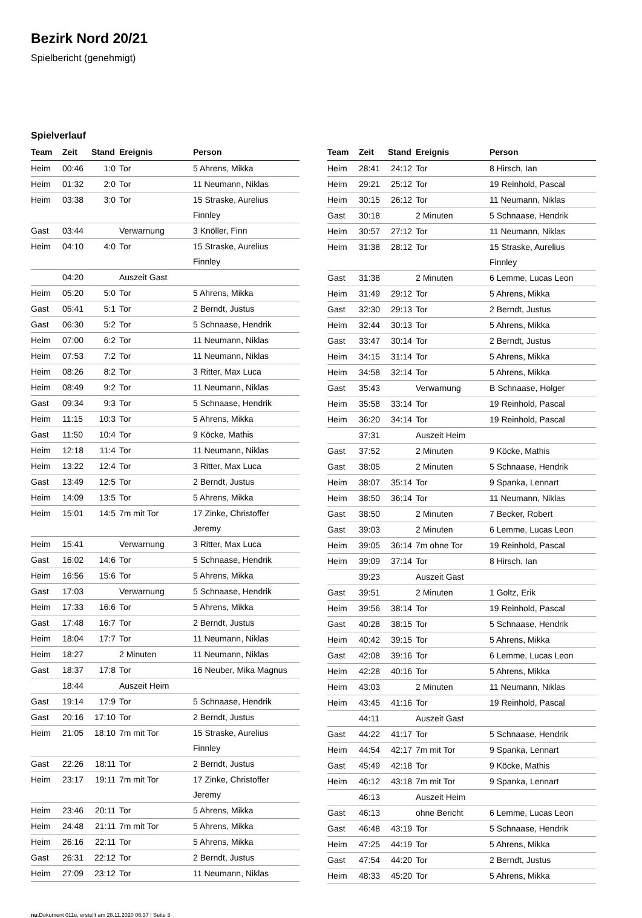Bezirk Nord 20/21
Spielbericht (genehmigt)
Spielverlauf
| Team | Zeit | Stand | Ereignis | Person |
| --- | --- | --- | --- | --- |
| Heim | 00:46 | 1:0 | Tor | 5 Ahrens, Mikka |
| Heim | 01:32 | 2:0 | Tor | 11 Neumann, Niklas |
| Heim | 03:38 | 3:0 | Tor | 15 Straske, Aurelius Finnley |
| Gast | 03:44 | | Verwarnung | 3 Knöller, Finn |
| Heim | 04:10 | 4:0 | Tor | 15 Straske, Aurelius Finnley |
| | 04:20 | | Auszeit Gast | |
| Heim | 05:20 | 5:0 | Tor | 5 Ahrens, Mikka |
| Gast | 05:41 | 5:1 | Tor | 2 Berndt, Justus |
| Gast | 06:30 | 5:2 | Tor | 5 Schnaase, Hendrik |
| Heim | 07:00 | 6:2 | Tor | 11 Neumann, Niklas |
| Heim | 07:53 | 7:2 | Tor | 11 Neumann, Niklas |
| Heim | 08:26 | 8:2 | Tor | 3 Ritter, Max Luca |
| Heim | 08:49 | 9:2 | Tor | 11 Neumann, Niklas |
| Gast | 09:34 | 9:3 | Tor | 5 Schnaase, Hendrik |
| Heim | 11:15 | 10:3 | Tor | 5 Ahrens, Mikka |
| Gast | 11:50 | 10:4 | Tor | 9 Köcke, Mathis |
| Heim | 12:18 | 11:4 | Tor | 11 Neumann, Niklas |
| Heim | 13:22 | 12:4 | Tor | 3 Ritter, Max Luca |
| Gast | 13:49 | 12:5 | Tor | 2 Berndt, Justus |
| Heim | 14:09 | 13:5 | Tor | 5 Ahrens, Mikka |
| Heim | 15:01 | 14:5 | 7m mit Tor | 17 Zinke, Christoffer Jeremy |
| Heim | 15:41 | | Verwarnung | 3 Ritter, Max Luca |
| Gast | 16:02 | 14:6 | Tor | 5 Schnaase, Hendrik |
| Heim | 16:56 | 15:6 | Tor | 5 Ahrens, Mikka |
| Gast | 17:03 | | Verwarnung | 5 Schnaase, Hendrik |
| Heim | 17:33 | 16:6 | Tor | 5 Ahrens, Mikka |
| Gast | 17:48 | 16:7 | Tor | 2 Berndt, Justus |
| Heim | 18:04 | 17:7 | Tor | 11 Neumann, Niklas |
| Heim | 18:27 | | 2 Minuten | 11 Neumann, Niklas |
| Gast | 18:37 | 17:8 | Tor | 16 Neuber, Mika Magnus |
| | 18:44 | | Auszeit Heim | |
| Gast | 19:14 | 17:9 | Tor | 5 Schnaase, Hendrik |
| Gast | 20:16 | 17:10 | Tor | 2 Berndt, Justus |
| Heim | 21:05 | 18:10 | 7m mit Tor | 15 Straske, Aurelius Finnley |
| Gast | 22:26 | 18:11 | Tor | 2 Berndt, Justus |
| Heim | 23:17 | 19:11 | 7m mit Tor | 17 Zinke, Christoffer Jeremy |
| Heim | 23:46 | 20:11 | Tor | 5 Ahrens, Mikka |
| Heim | 24:48 | 21:11 | 7m mit Tor | 5 Ahrens, Mikka |
| Heim | 26:16 | 22:11 | Tor | 5 Ahrens, Mikka |
| Gast | 26:31 | 22:12 | Tor | 2 Berndt, Justus |
| Heim | 27:09 | 23:12 | Tor | 11 Neumann, Niklas |
| Team | Zeit | Stand | Ereignis | Person |
| --- | --- | --- | --- | --- |
| Heim | 28:41 | 24:12 | Tor | 8 Hirsch, Ian |
| Heim | 29:21 | 25:12 | Tor | 19 Reinhold, Pascal |
| Heim | 30:15 | 26:12 | Tor | 11 Neumann, Niklas |
| Gast | 30:18 | | 2 Minuten | 5 Schnaase, Hendrik |
| Heim | 30:57 | 27:12 | Tor | 11 Neumann, Niklas |
| Heim | 31:38 | 28:12 | Tor | 15 Straske, Aurelius Finnley |
| Gast | 31:38 | | 2 Minuten | 6 Lemme, Lucas Leon |
| Heim | 31:49 | 29:12 | Tor | 5 Ahrens, Mikka |
| Gast | 32:30 | 29:13 | Tor | 2 Berndt, Justus |
| Heim | 32:44 | 30:13 | Tor | 5 Ahrens, Mikka |
| Gast | 33:47 | 30:14 | Tor | 2 Berndt, Justus |
| Heim | 34:15 | 31:14 | Tor | 5 Ahrens, Mikka |
| Heim | 34:58 | 32:14 | Tor | 5 Ahrens, Mikka |
| Gast | 35:43 | | Verwarnung | B Schnaase, Holger |
| Heim | 35:58 | 33:14 | Tor | 19 Reinhold, Pascal |
| Heim | 36:20 | 34:14 | Tor | 19 Reinhold, Pascal |
| | 37:31 | | Auszeit Heim | |
| Gast | 37:52 | | 2 Minuten | 9 Köcke, Mathis |
| Gast | 38:05 | | 2 Minuten | 5 Schnaase, Hendrik |
| Heim | 38:07 | 35:14 | Tor | 9 Spanka, Lennart |
| Heim | 38:50 | 36:14 | Tor | 11 Neumann, Niklas |
| Gast | 38:50 | | 2 Minuten | 7 Becker, Robert |
| Gast | 39:03 | | 2 Minuten | 6 Lemme, Lucas Leon |
| Heim | 39:05 | 36:14 | 7m ohne Tor | 19 Reinhold, Pascal |
| Heim | 39:09 | 37:14 | Tor | 8 Hirsch, Ian |
| | 39:23 | | Auszeit Gast | |
| Gast | 39:51 | | 2 Minuten | 1 Goltz, Erik |
| Heim | 39:56 | 38:14 | Tor | 19 Reinhold, Pascal |
| Gast | 40:28 | 38:15 | Tor | 5 Schnaase, Hendrik |
| Heim | 40:42 | 39:15 | Tor | 5 Ahrens, Mikka |
| Gast | 42:08 | 39:16 | Tor | 6 Lemme, Lucas Leon |
| Heim | 42:28 | 40:16 | Tor | 5 Ahrens, Mikka |
| Heim | 43:03 | | 2 Minuten | 11 Neumann, Niklas |
| Heim | 43:45 | 41:16 | Tor | 19 Reinhold, Pascal |
| | 44:11 | | Auszeit Gast | |
| Gast | 44:22 | 41:17 | Tor | 5 Schnaase, Hendrik |
| Heim | 44:54 | 42:17 | 7m mit Tor | 9 Spanka, Lennart |
| Gast | 45:49 | 42:18 | Tor | 9 Köcke, Mathis |
| Heim | 46:12 | 43:18 | 7m mit Tor | 9 Spanka, Lennart |
| | 46:13 | | Auszeit Heim | |
| Gast | 46:13 | | ohne Bericht | 6 Lemme, Lucas Leon |
| Gast | 46:48 | 43:19 | Tor | 5 Schnaase, Hendrik |
| Heim | 47:25 | 44:19 | Tor | 5 Ahrens, Mikka |
| Gast | 47:54 | 44:20 | Tor | 2 Berndt, Justus |
| Heim | 48:33 | 45:20 | Tor | 5 Ahrens, Mikka |
nu.Dokument 011e, erstellt am 28.11.2020 06:37 | Seite 3